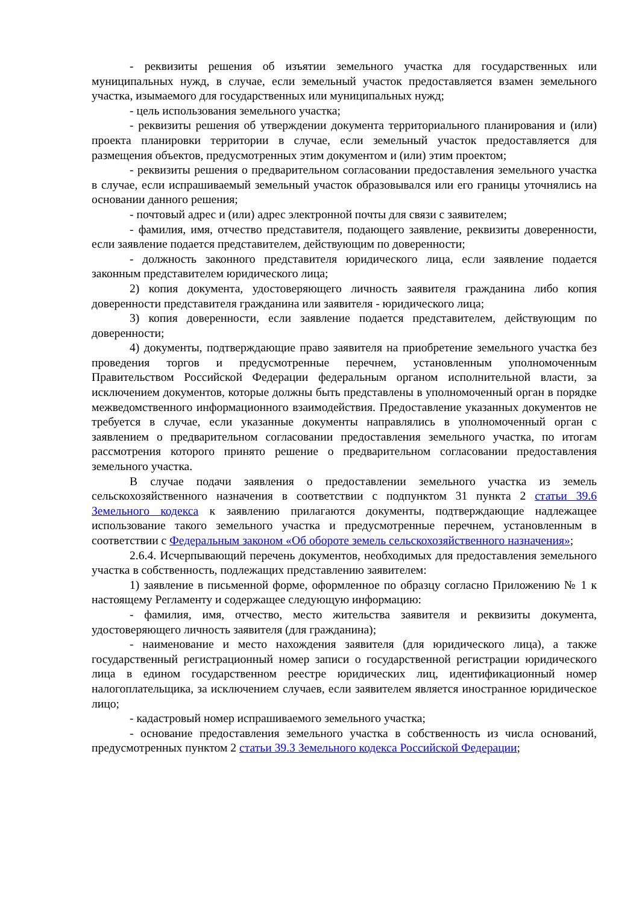- реквизиты решения об изъятии земельного участка для государственных или муниципальных нужд, в случае, если земельный участок предоставляется взамен земельного участка, изымаемого для государственных или муниципальных нужд;
- цель использования земельного участка;
- реквизиты решения об утверждении документа территориального планирования и (или) проекта планировки территории в случае, если земельный участок предоставляется для размещения объектов, предусмотренных этим документом и (или) этим проектом;
- реквизиты решения о предварительном согласовании предоставления земельного участка в случае, если испрашиваемый земельный участок образовывался или его границы уточнялись на основании данного решения;
- почтовый адрес и (или) адрес электронной почты для связи с заявителем;
- фамилия, имя, отчество представителя, подающего заявление, реквизиты доверенности, если заявление подается представителем, действующим по доверенности;
- должность законного представителя юридического лица, если заявление подается законным представителем юридического лица;
2) копия документа, удостоверяющего личность заявителя гражданина либо копия доверенности представителя гражданина или заявителя - юридического лица;
3) копия доверенности, если заявление подается представителем, действующим по доверенности;
4) документы, подтверждающие право заявителя на приобретение земельного участка без проведения торгов и предусмотренные перечнем, установленным уполномоченным Правительством Российской Федерации федеральным органом исполнительной власти, за исключением документов, которые должны быть представлены в уполномоченный орган в порядке межведомственного информационного взаимодействия. Предоставление указанных документов не требуется в случае, если указанные документы направлялись в уполномоченный орган с заявлением о предварительном согласовании предоставления земельного участка, по итогам рассмотрения которого принято решение о предварительном согласовании предоставления земельного участка.
В случае подачи заявления о предоставлении земельного участка из земель сельскохозяйственного назначения в соответствии с подпунктом 31 пункта 2 статьи 39.6 Земельного кодекса к заявлению прилагаются документы, подтверждающие надлежащее использование такого земельного участка и предусмотренные перечнем, установленным в соответствии с Федеральным законом «Об обороте земель сельскохозяйственного назначения»;
2.6.4. Исчерпывающий перечень документов, необходимых для предоставления земельного участка в собственность, подлежащих представлению заявителем:
1) заявление в письменной форме, оформленное по образцу согласно Приложению № 1 к настоящему Регламенту и содержащее следующую информацию:
- фамилия, имя, отчество, место жительства заявителя и реквизиты документа, удостоверяющего личность заявителя (для гражданина);
- наименование и место нахождения заявителя (для юридического лица), а также государственный регистрационный номер записи о государственной регистрации юридического лица в едином государственном реестре юридических лиц, идентификационный номер налогоплательщика, за исключением случаев, если заявителем является иностранное юридическое лицо;
- кадастровый номер испрашиваемого земельного участка;
- основание предоставления земельного участка в собственность из числа оснований, предусмотренных пунктом 2 статьи 39.3 Земельного кодекса Российской Федерации;